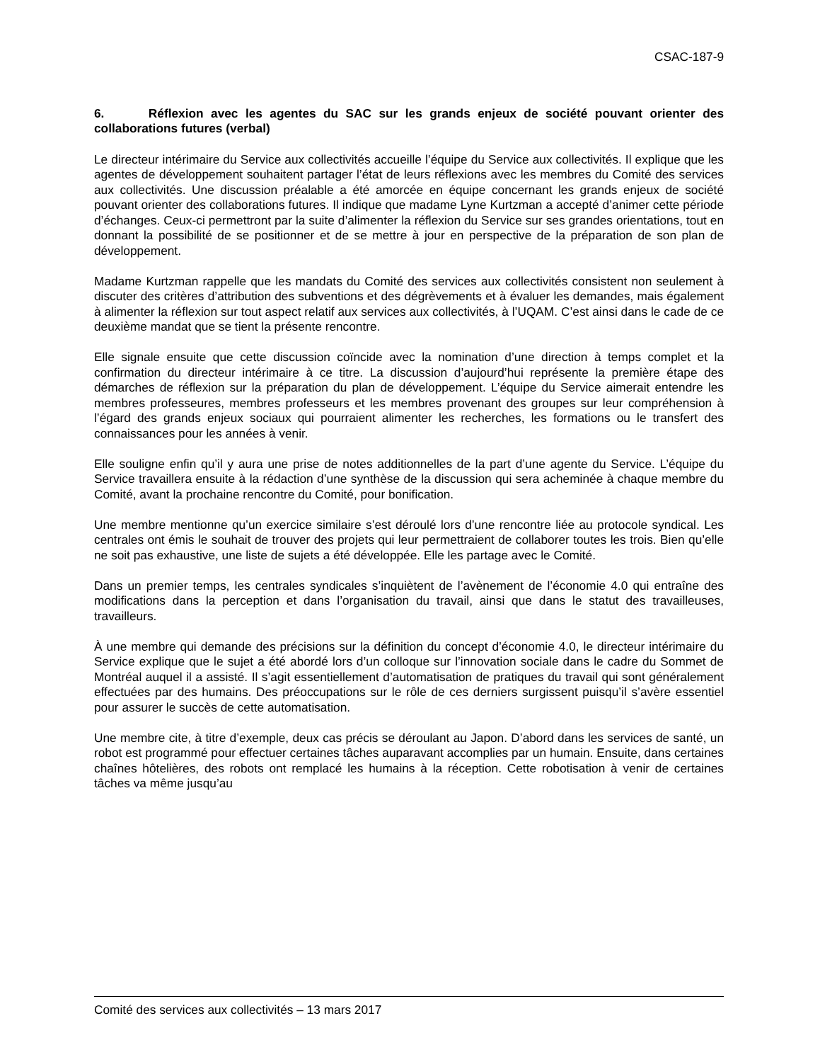CSAC-187-9
6. Réflexion avec les agentes du SAC sur les grands enjeux de société pouvant orienter des collaborations futures (verbal)
Le directeur intérimaire du Service aux collectivités accueille l’équipe du Service aux collectivités. Il explique que les agentes de développement souhaitent partager l’état de leurs réflexions avec les membres du Comité des services aux collectivités. Une discussion préalable a été amorcée en équipe concernant les grands enjeux de société pouvant orienter des collaborations futures. Il indique que madame Lyne Kurtzman a accepté d’animer cette période d’échanges. Ceux-ci permettront par la suite d’alimenter la réflexion du Service sur ses grandes orientations, tout en donnant la possibilité de se positionner et de se mettre à jour en perspective de la préparation de son plan de développement.
Madame Kurtzman rappelle que les mandats du Comité des services aux collectivités consistent non seulement à discuter des critères d’attribution des subventions et des dégrèvements et à évaluer les demandes, mais également à alimenter la réflexion sur tout aspect relatif aux services aux collectivités, à l’UQAM. C’est ainsi dans le cade de ce deuxième mandat que se tient la présente rencontre.
Elle signale ensuite que cette discussion coïncide avec la nomination d’une direction à temps complet et la confirmation du directeur intérimaire à ce titre. La discussion d’aujourd’hui représente la première étape des démarches de réflexion sur la préparation du plan de développement. L’équipe du Service aimerait entendre les membres professeures, membres professeurs et les membres provenant des groupes sur leur compréhension à l’égard des grands enjeux sociaux qui pourraient alimenter les recherches, les formations ou le transfert des connaissances pour les années à venir.
Elle souligne enfin qu’il y aura une prise de notes additionnelles de la part d’une agente du Service. L’équipe du Service travaillera ensuite à la rédaction d’une synthèse de la discussion qui sera acheminée à chaque membre du Comité, avant la prochaine rencontre du Comité, pour bonification.
Une membre mentionne qu’un exercice similaire s’est déroulé lors d’une rencontre liée au protocole syndical. Les centrales ont émis le souhait de trouver des projets qui leur permettraient de collaborer toutes les trois. Bien qu’elle ne soit pas exhaustive, une liste de sujets a été développée. Elle les partage avec le Comité.
Dans un premier temps, les centrales syndicales s’inquiètent de l’avènement de l’économie 4.0 qui entraîne des modifications dans la perception et dans l’organisation du travail, ainsi que dans le statut des travailleuses, travailleurs.
À une membre qui demande des précisions sur la définition du concept d’économie 4.0, le directeur intérimaire du Service explique que le sujet a été abordé lors d’un colloque sur l’innovation sociale dans le cadre du Sommet de Montréal auquel il a assisté. Il s’agit essentiellement d’automatisation de pratiques du travail qui sont généralement effectuées par des humains. Des préoccupations sur le rôle de ces derniers surgissent puisqu’il s’avère essentiel pour assurer le succès de cette automatisation.
Une membre cite, à titre d’exemple, deux cas précis se déroulant au Japon. D’abord dans les services de santé, un robot est programmé pour effectuer certaines tâches auparavant accomplies par un humain. Ensuite, dans certaines chaînes hôtelières, des robots ont remplacé les humains à la réception. Cette robotisation à venir de certaines tâches va même jusqu’au
Comité des services aux collectivités – 13 mars 2017